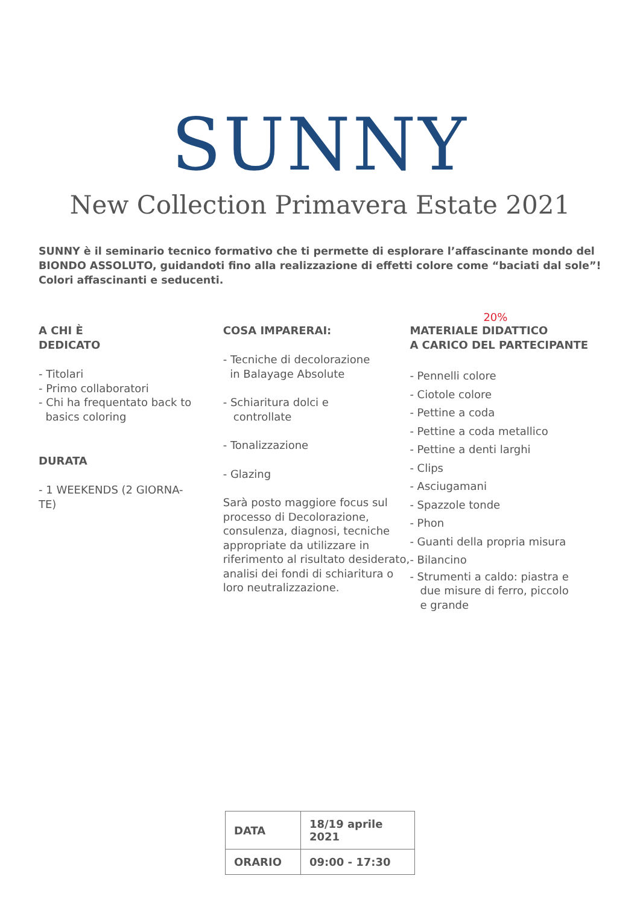SUNNY
New Collection Primavera Estate 2021
SUNNY è il seminario tecnico formativo che ti permette di esplorare l’affascinante mondo del BIONDO ASSOLUTO, guidandoti fino alla realizzazione di effetti colore come “baciati dal sole”! Colori affascinanti e seducenti.
A CHI È
DEDICATO
- Titolari
- Primo collaboratori
- Chi ha frequentato back to
basics coloring
DURATA
- 1 WEEKENDS (2 GIORNA-
TE)
COSA IMPARERAI:
- Tecniche di decolorazione
in Balayage Absolute
- Schiaritura dolci e
controllate
- Tonalizzazione
- Glazing
Sarà posto maggiore focus sul processo di Decolorazione, consulenza, diagnosi, tecniche appropriate da utilizzare in riferimento al risultato desiderato, analisi dei fondi di schiaritura o loro neutralizzazione.
20%
MATERIALE DIDATTICO
A CARICO DEL PARTECIPANTE
- Pennelli colore
- Ciotole colore
- Pettine a coda
- Pettine a coda metallico
- Pettine a denti larghi
- Clips
- Asciugamani
- Spazzole tonde
- Phon
- Guanti della propria misura
- Bilancino
- Strumenti a caldo: piastra e
due misure di ferro, piccolo
e grande
| DATA | 18/19 aprile 2021 |
| ORARIO | 09:00 - 17:30 |